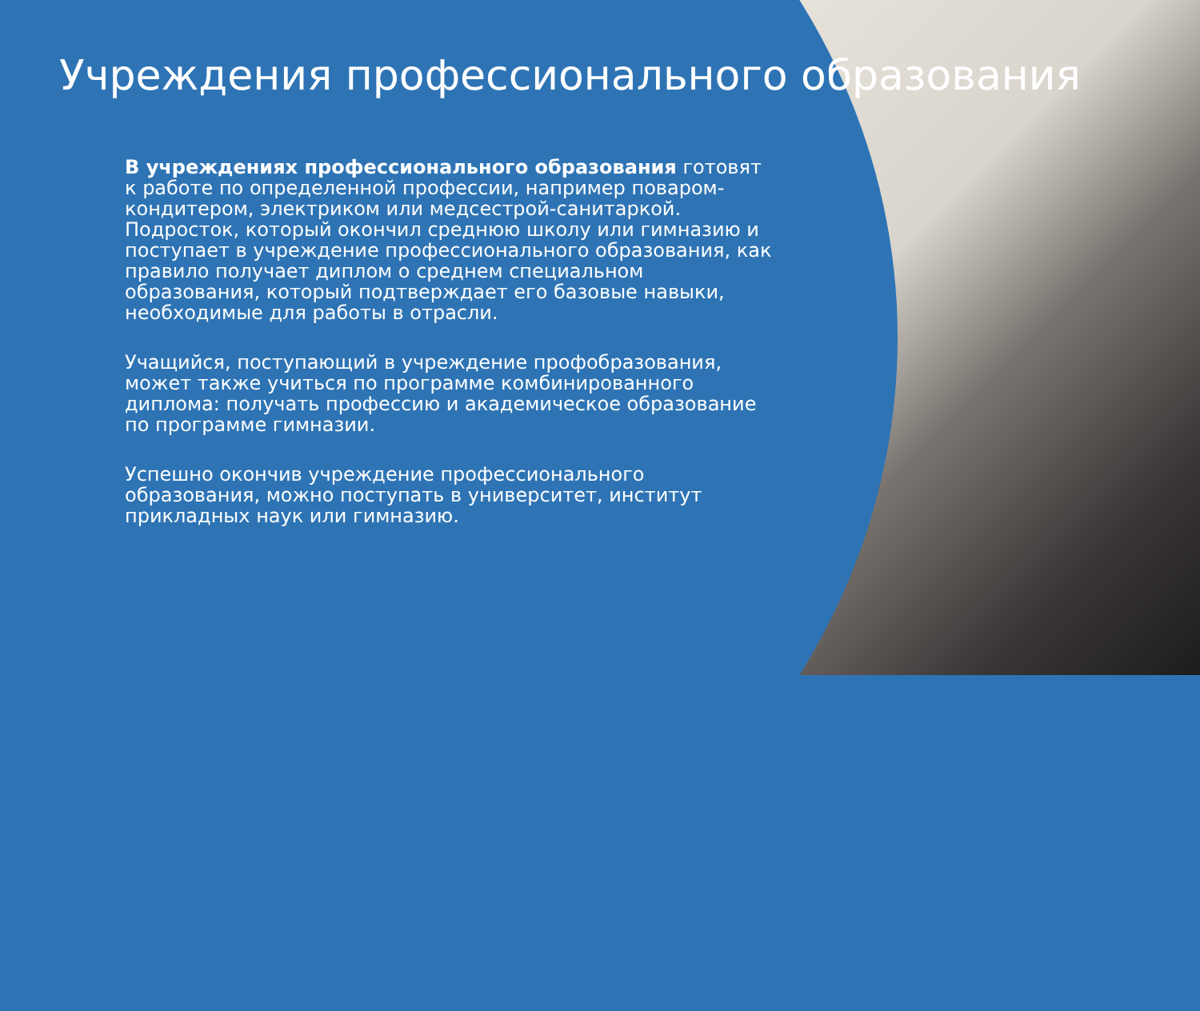Учреждения профессионального образования
В учреждениях профессионального образования готовят к работе по определенной профессии, например поваром-кондитером, электриком или медсестрой-санитаркой. Подросток, который окончил среднюю школу или гимназию и поступает в учреждение профессионального образования, как правило получает диплом о среднем специальном образования, который подтверждает его базовые навыки, необходимые для работы в отрасли.
Учащийся, поступающий в учреждение профобразования, может также учиться по программе комбинированного диплома: получать профессию и академическое образование по программе гимназии.
Успешно окончив учреждение профессионального образования, можно поступать в университет, институт прикладных наук или гимназию.